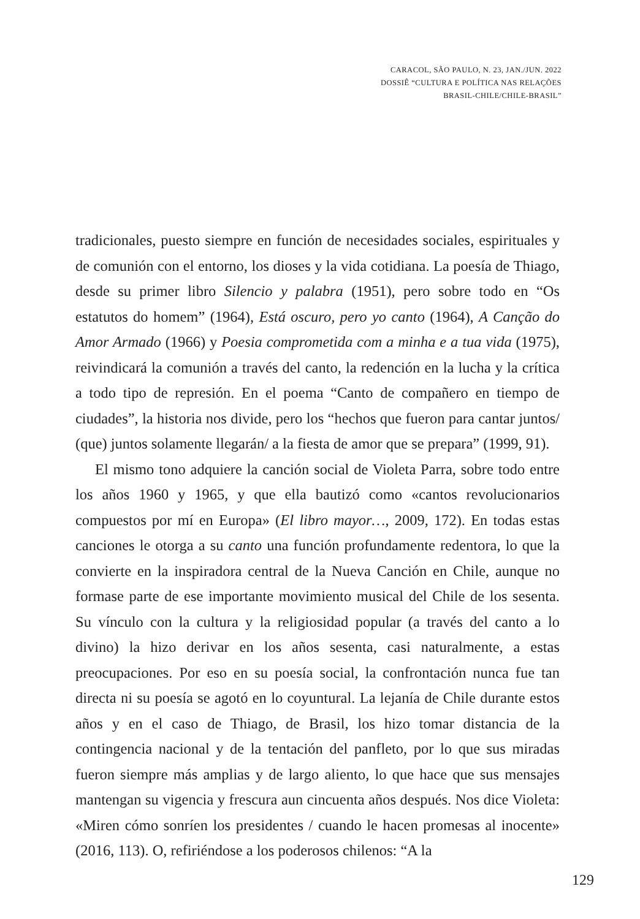CARACOL, SÃO PAULO, N. 23, JAN./JUN. 2022
DOSSIÊ “CULTURA E POLÍTICA NAS RELAÇÕES
BRASIL-CHILE/CHILE-BRASIL”
tradicionales, puesto siempre en función de necesidades sociales, espirituales y de comunión con el entorno, los dioses y la vida cotidiana. La poesía de Thiago, desde su primer libro Silencio y palabra (1951), pero sobre todo en “Os estatutos do homem” (1964), Está oscuro, pero yo canto (1964), A Canção do Amor Armado (1966) y Poesia comprometida com a minha e a tua vida (1975), reivindicará la comunión a través del canto, la redención en la lucha y la crítica a todo tipo de represión. En el poema “Canto de compañero en tiempo de ciudades”, la historia nos divide, pero los “hechos que fueron para cantar juntos/ (que) juntos solamente llegarán/ a la fiesta de amor que se prepara” (1999, 91).
El mismo tono adquiere la canción social de Violeta Parra, sobre todo entre los años 1960 y 1965, y que ella bautizó como «cantos revolucionarios compuestos por mí en Europa» (El libro mayor…, 2009, 172). En todas estas canciones le otorga a su canto una función profundamente redentora, lo que la convierte en la inspiradora central de la Nueva Canción en Chile, aunque no formase parte de ese importante movimiento musical del Chile de los sesenta. Su vínculo con la cultura y la religiosidad popular (a través del canto a lo divino) la hizo derivar en los años sesenta, casi naturalmente, a estas preocupaciones. Por eso en su poesía social, la confrontación nunca fue tan directa ni su poesía se agotó en lo coyuntural. La lejanía de Chile durante estos años y en el caso de Thiago, de Brasil, los hizo tomar distancia de la contingencia nacional y de la tentación del panfleto, por lo que sus miradas fueron siempre más amplias y de largo aliento, lo que hace que sus mensajes mantengan su vigencia y frescura aun cincuenta años después. Nos dice Violeta: «Miren cómo sonríen los presidentes / cuando le hacen promesas al inocente» (2016, 113). O, refiriéndose a los poderosos chilenos: “A la
129